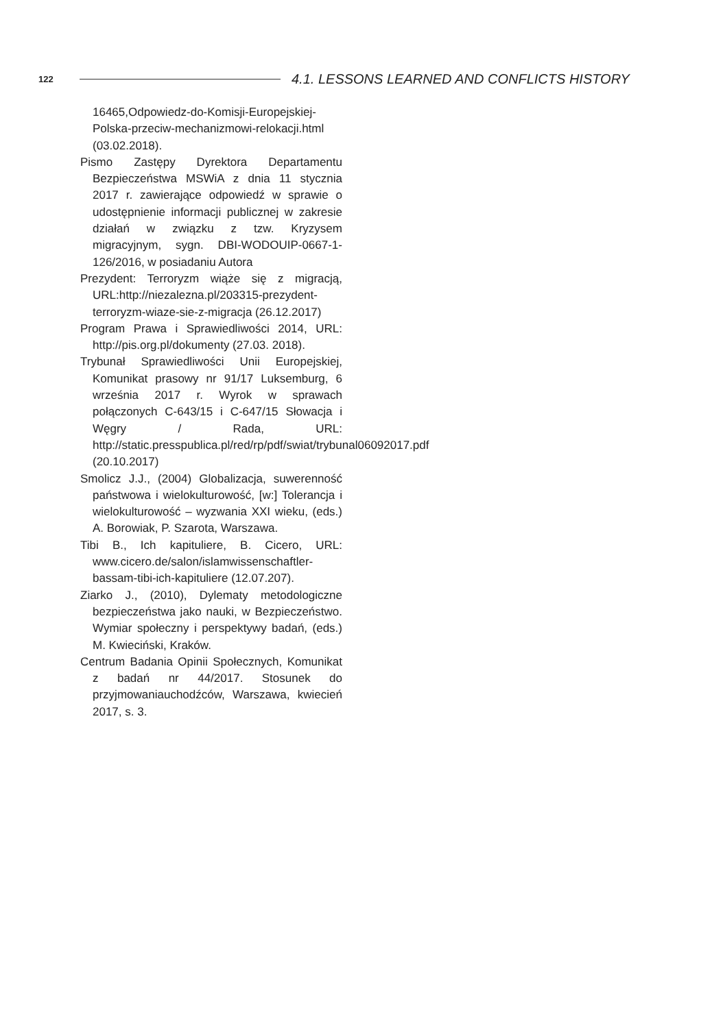122 4.1. LESSONS LEARNED AND CONFLICTS HISTORY
16465,Odpowiedz-do-Komisji-Europejskiej-Polska-przeciw-mechanizmowi-relokacji.html (03.02.2018).
Pismo Zastępy Dyrektora Departamentu Bezpieczeństwa MSWiA z dnia 11 stycznia 2017 r. zawierające odpowiedź w sprawie o udostępnienie informacji publicznej w zakresie działań w związku z tzw. Kryzysem migracyjnym, sygn. DBI-WODOUIP-0667-1-126/2016, w posiadaniu Autora
Prezydent: Terroryzm wiąże się z migracją, URL:http://niezalezna.pl/203315-prezydent-terroryzm-wiaze-sie-z-migracja (26.12.2017)
Program Prawa i Sprawiedliwości 2014, URL: http://pis.org.pl/dokumenty (27.03. 2018).
Trybunał Sprawiedliwości Unii Europejskiej, Komunikat prasowy nr 91/17 Luksemburg, 6 września 2017 r. Wyrok w sprawach połączonych C-643/15 i C-647/15 Słowacja i Węgry / Rada, URL: http://static.presspublica.pl/red/rp/pdf/swiat/trybunal06092017.pdf (20.10.2017)
Smolicz J.J., (2004) Globalizacja, suwerenność państwowa i wielokulturowość, [w:] Tolerancja i wielokulturowość – wyzwania XXI wieku, (eds.) A. Borowiak, P. Szarota, Warszawa.
Tibi B., Ich kapituliere, B. Cicero, URL: www.cicero.de/salon/islamwissenschaftler-bassam-tibi-ich-kapituliere (12.07.207).
Ziarko J., (2010), Dylematy metodologiczne bezpieczeństwa jako nauki, w Bezpieczeństwo. Wymiar społeczny i perspektywy badań, (eds.) M. Kwieciński, Kraków.
Centrum Badania Opinii Społecznych, Komunikat z badań nr 44/2017. Stosunek do przyjmowaniauchodźców, Warszawa, kwiecień 2017, s. 3.